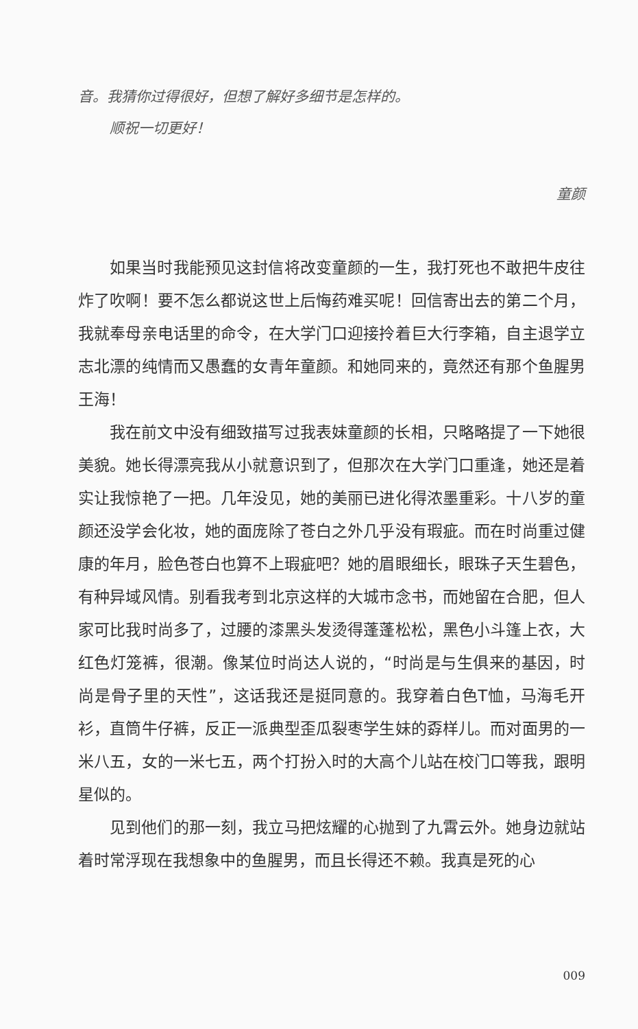音。我猜你过得很好，但想了解好多细节是怎样的。
顺祝一切更好！
童颜
如果当时我能预见这封信将改变童颜的一生，我打死也不敢把牛皮往炸了吹啊！要不怎么都说这世上后悔药难买呢！回信寄出去的第二个月，我就奉母亲电话里的命令，在大学门口迎接拎着巨大行李箱，自主退学立志北漂的纯情而又愚蠢的女青年童颜。和她同来的，竟然还有那个鱼腥男王海！
我在前文中没有细致描写过我表妹童颜的长相，只略略提了一下她很美貌。她长得漂亮我从小就意识到了，但那次在大学门口重逢，她还是着实让我惊艳了一把。几年没见，她的美丽已进化得浓墨重彩。十八岁的童颜还没学会化妆，她的面庞除了苍白之外几乎没有瑕疵。而在时尚重过健康的年月，脸色苍白也算不上瑕疵吧？她的眉眼细长，眼珠子天生碧色，有种异域风情。别看我考到北京这样的大城市念书，而她留在合肥，但人家可比我时尚多了，过腰的漆黑头发烫得蓬蓬松松，黑色小斗篷上衣，大红色灯笼裤，很潮。像某位时尚达人说的，“时尚是与生俱来的基因，时尚是骨子里的天性”，这话我还是挺同意的。我穿着白色T恤，马海毛开衫，直筒牛仔裤，反正一派典型歪瓜裂枣学生妹的孬样儿。而对面男的一米八五，女的一米七五，两个打扮入时的大高个儿站在校门口等我，跟明星似的。
见到他们的那一刻，我立马把炫耀的心抛到了九霄云外。她身边就站着时常浮现在我想象中的鱼腥男，而且长得还不赖。我真是死的心
009